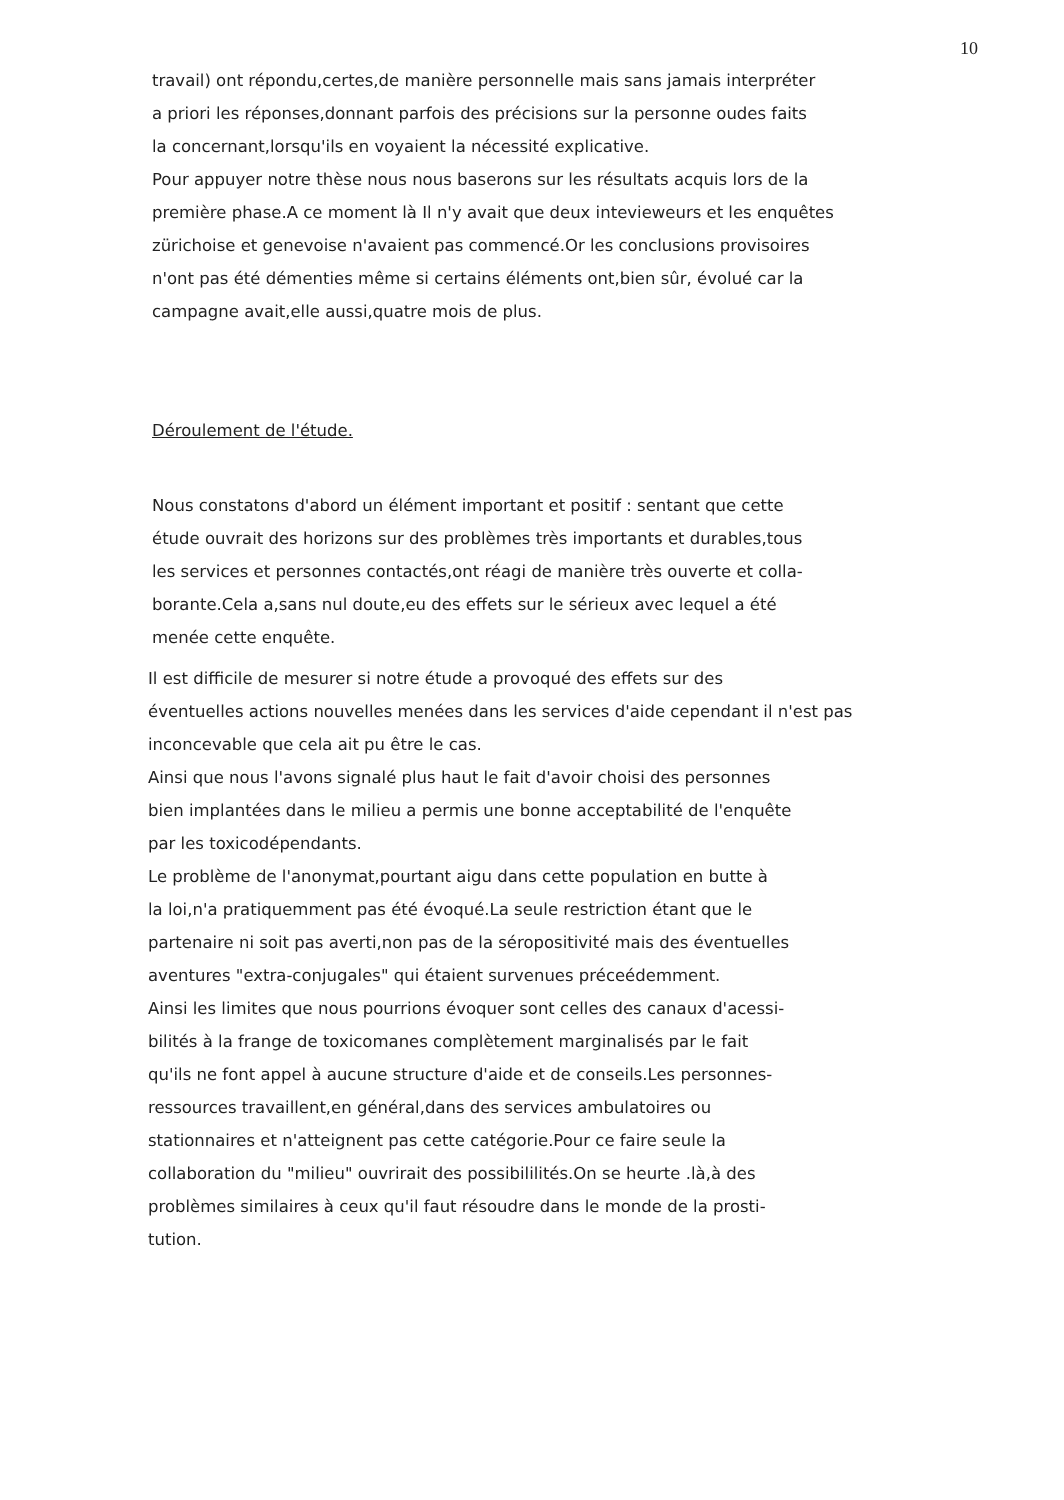10
travail) ont répondu,certes,de manière personnelle mais sans jamais interpréter
a priori les réponses,donnant parfois des précisions sur la personne oudes faits
la concernant,lorsqu'ils en voyaient la nécessité explicative.
Pour appuyer notre thèse nous nous baserons sur les résultats acquis lors de la
première phase.A ce moment là Il n'y avait que deux intevieweurs et les enquêtes
zürichoise et genevoise n'avaient pas commencé.Or les conclusions provisoires
n'ont pas été démenties même si certains éléments ont,bien sûr, évolué car la
campagne avait,elle aussi,quatre mois de plus.
Déroulement de l'étude.
Nous constatons d'abord un élément important et positif : sentant que cette
étude ouvrait des horizons sur des problèmes très importants et durables,tous
les services et personnes contactés,ont réagi de manière très ouverte et colla-
borante.Cela a,sans nul doute,eu des effets sur le sérieux avec lequel a été
menée cette enquête.
Il est difficile de mesurer si notre étude a provoqué des effets sur des
éventuelles actions nouvelles menées dans les services d'aide cependant il n'est pas
inconcevable que cela ait pu être le cas.
Ainsi que nous l'avons signalé plus haut le fait d'avoir choisi des personnes
bien implantées dans le milieu a permis une bonne acceptabilité de l'enquête
par les toxicodépendants.
Le problème de l'anonymat,pourtant aigu dans cette population en butte à
la loi,n'a pratiquemment pas été évoqué.La seule restriction étant que le
partenaire ni soit pas averti,non pas de la séropositivité mais des éventuelles
aventures "extra-conjugales" qui étaient survenues préceédemment.
Ainsi les limites que nous pourrions évoquer sont celles des canaux d'acessi-
bilités à la frange de toxicomanes complètement marginalisés par le fait
qu'ils ne font appel à aucune structure d'aide et de conseils.Les personnes-
ressources travaillent,en général,dans des services ambulatoires ou
stationnaires et n'atteignent pas cette catégorie.Pour ce faire seule la
collaboration du "milieu" ouvrirait des possibililités.On se heurte .là,à des
problèmes similaires à ceux qu'il faut résoudre dans le monde de la prosti-
tution.